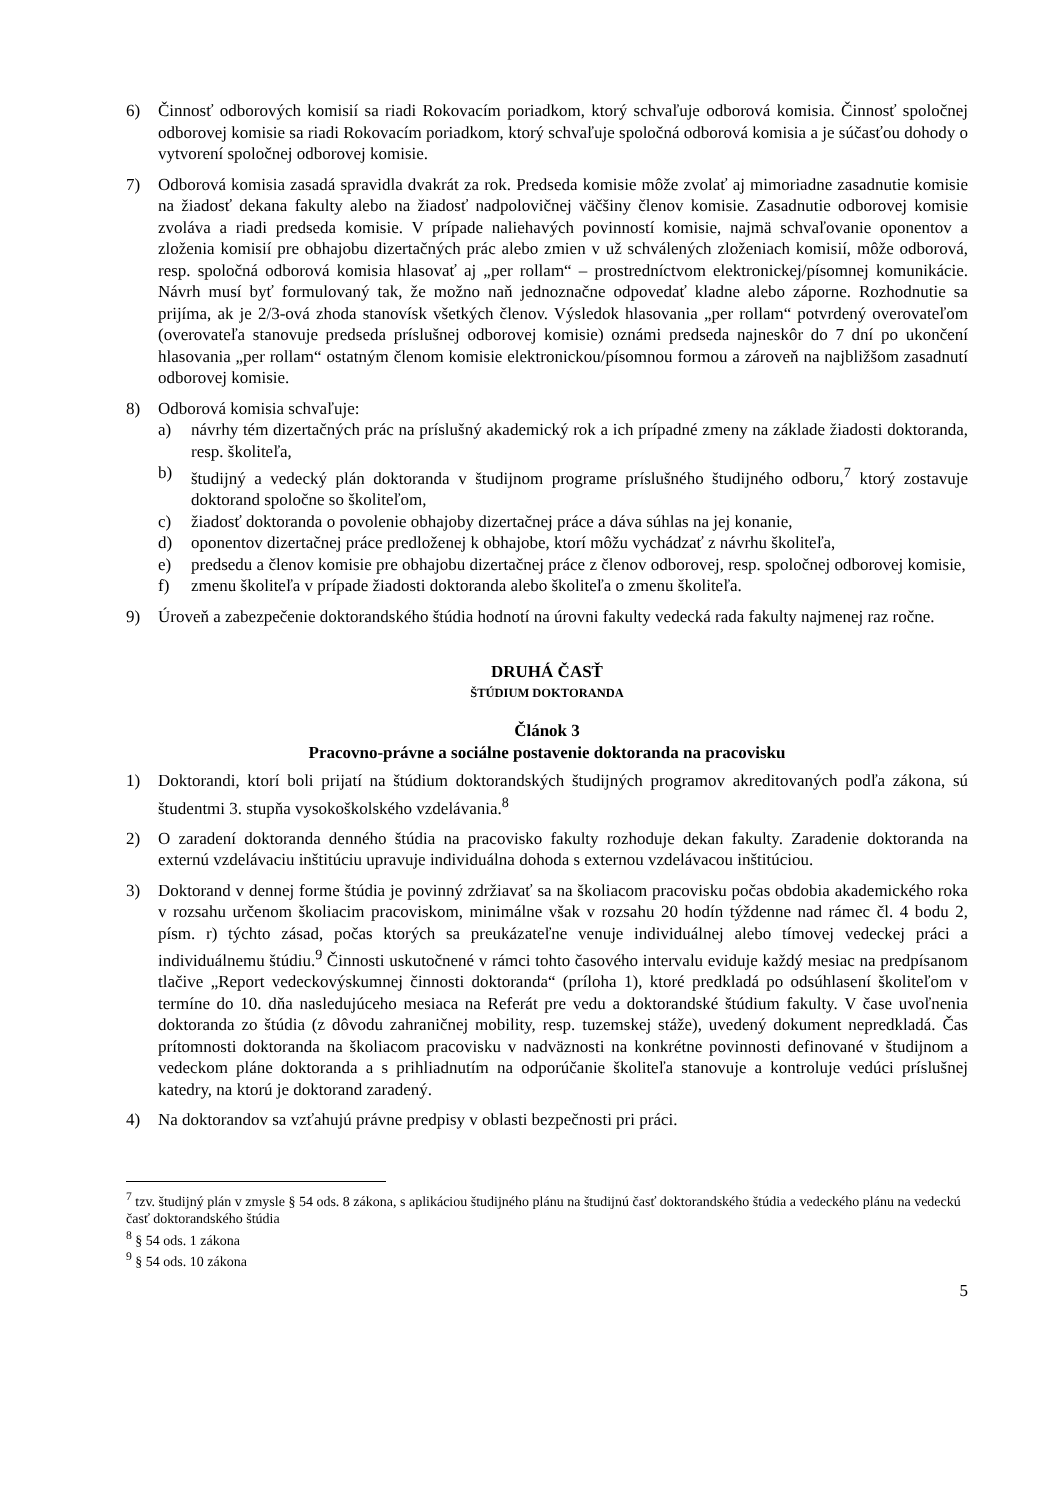6) Činnosť odborových komisií sa riadi Rokovacím poriadkom, ktorý schvaľuje odborová komisia. Činnosť spoločnej odborovej komisie sa riadi Rokovacím poriadkom, ktorý schvaľuje spoločná odborová komisia a je súčasťou dohody o vytvorení spoločnej odborovej komisie.
7) Odborová komisia zasadá spravidla dvakrát za rok. Predseda komisie môže zvolať aj mimoriadne zasadnutie komisie na žiadosť dekana fakulty alebo na žiadosť nadpolovičnej väčšiny členov komisie. Zasadnutie odborovej komisie zvoláva a riadi predseda komisie. V prípade naliehavých povinností komisie, najmä schvaľovanie oponentov a zloženia komisií pre obhajobu dizertačných prác alebo zmien v už schválených zloženiach komisií, môže odborová, resp. spoločná odborová komisia hlasovať aj „per rollam“ – prostredníctvom elektronickej/písomnej komunikácie. Návrh musí byť formulovaný tak, že možno naň jednoznačne odpovedať kladne alebo záporne. Rozhodnutie sa prijíma, ak je 2/3-ová zhoda stanovísk všetkých členov. Výsledok hlasovania „per rollam“ potvrdený overovateľom (overovateľa stanovuje predseda príslušnej odborovej komisie) oznámi predseda najneskôr do 7 dní po ukončení hlasovania „per rollam“ ostatným členom komisie elektronickou/písomnou formou a zároveň na najbližšom zasadnutí odborovej komisie.
8) Odborová komisia schvaľuje:
a) návrhy tém dizertačných prác na príslušný akademický rok a ich prípadné zmeny na základe žiadosti doktoranda, resp. školiteľa,
b) študijný a vedecký plán doktoranda v študijnom programe príslušného študijného odboru,<sup>7</sup> ktorý zostavuje doktorand spoločne so školiteľom,
c) žiadosť doktoranda o povolenie obhajoby dizertačnej práce a dáva súhlas na jej konanie,
d) oponentov dizertačnej práce predloženej k obhajobe, ktorí môžu vychádzať z návrhu školiteľa,
e) predsedu a členov komisie pre obhajobu dizertačnej práce z členov odborovej, resp. spoločnej odborovej komisie,
f) zmenu školiteľa v prípade žiadosti doktoranda alebo školiteľa o zmenu školiteľa.
9) Úroveň a zabezpečenie doktorandského štúdia hodnotí na úrovni fakulty vedecká rada fakulty najmenej raz ročne.
DRUHÁ ČASŤ
ŠTÚDIUM DOKTORANDA
Článok 3
Pracovno-právne a sociálne postavenie doktoranda na pracovisku
1) Doktorandi, ktorí boli prijatí na štúdium doktorandských študijných programov akreditovaných podľa zákona, sú študentmi 3. stupňa vysokoškolského vzdelávania.<sup>8</sup>
2) O zaradení doktoranda denného štúdia na pracovisko fakulty rozhoduje dekan fakulty. Zaradenie doktoranda na externú vzdelávaciu inštitúciu upravuje individuálna dohoda s externou vzdelávacou inštitúciou.
3) Doktorand v dennej forme štúdia je povinný zdržiavať sa na školiacom pracovisku počas obdobia akademického roka v rozsahu určenom školiacim pracoviskom, minimálne však v rozsahu 20 hodín týždenne nad rámec čl. 4 bodu 2, písm. r) týchto zásad, počas ktorých sa preukázateľne venuje individuálnej alebo tímovej vedeckej práci a individuálnemu štúdiu.<sup>9</sup> Činnosti uskutočnené v rámci tohto časového intervalu eviduje každý mesiac na predpísanom tlačive „Report vedeckovýskumnej činnosti doktoranda“ (príloha 1), ktoré predkladá po odsúhlasení školiteľom v termíne do 10. dňa nasledujúceho mesiaca na Referát pre vedu a doktorandské štúdium fakulty. V čase uvoľnenia doktoranda zo štúdia (z dôvodu zahraničnej mobility, resp. tuzemskej stáže), uvedený dokument nepredkladá. Čas prítomnosti doktoranda na školiacom pracovisku v nadväznosti na konkrétne povinnosti definované v študijnom a vedeckom pláne doktoranda a s prihliadnutím na odporúčanie školiteľa stanovuje a kontroluje vedúci príslušnej katedry, na ktorú je doktorand zaradený.
4) Na doktorandov sa vzťahujú právne predpisy v oblasti bezpečnosti pri práci.
<sup>7</sup> tzv. študijný plán v zmysle § 54 ods. 8 zákona, s aplikáciou študijného plánu na študijnú časť doktorandského štúdia a vedeckého plánu na vedeckú časť doktorandského štúdia
<sup>8</sup> § 54 ods. 1 zákona
<sup>9</sup> § 54 ods. 10 zákona
5